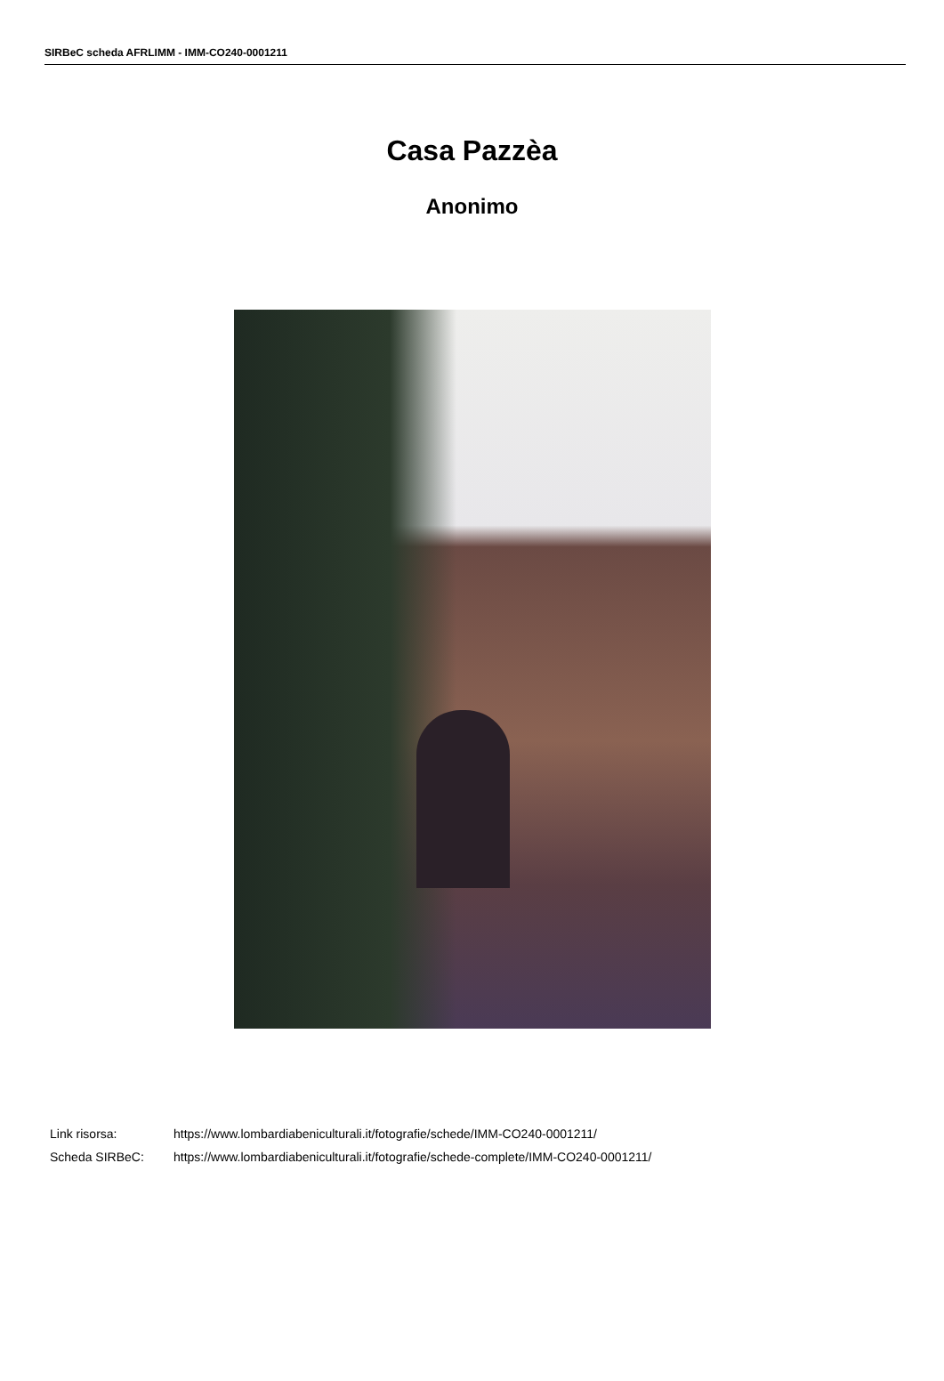SIRBeC scheda AFRLIMM - IMM-CO240-0001211
Casa Pazzèa
Anonimo
| Link risorsa: | https://www.lombardiabeniculturali.it/fotografie/schede/IMM-CO240-0001211/ |
| Scheda SIRBeC: | https://www.lombardiabeniculturali.it/fotografie/schede-complete/IMM-CO240-0001211/ |